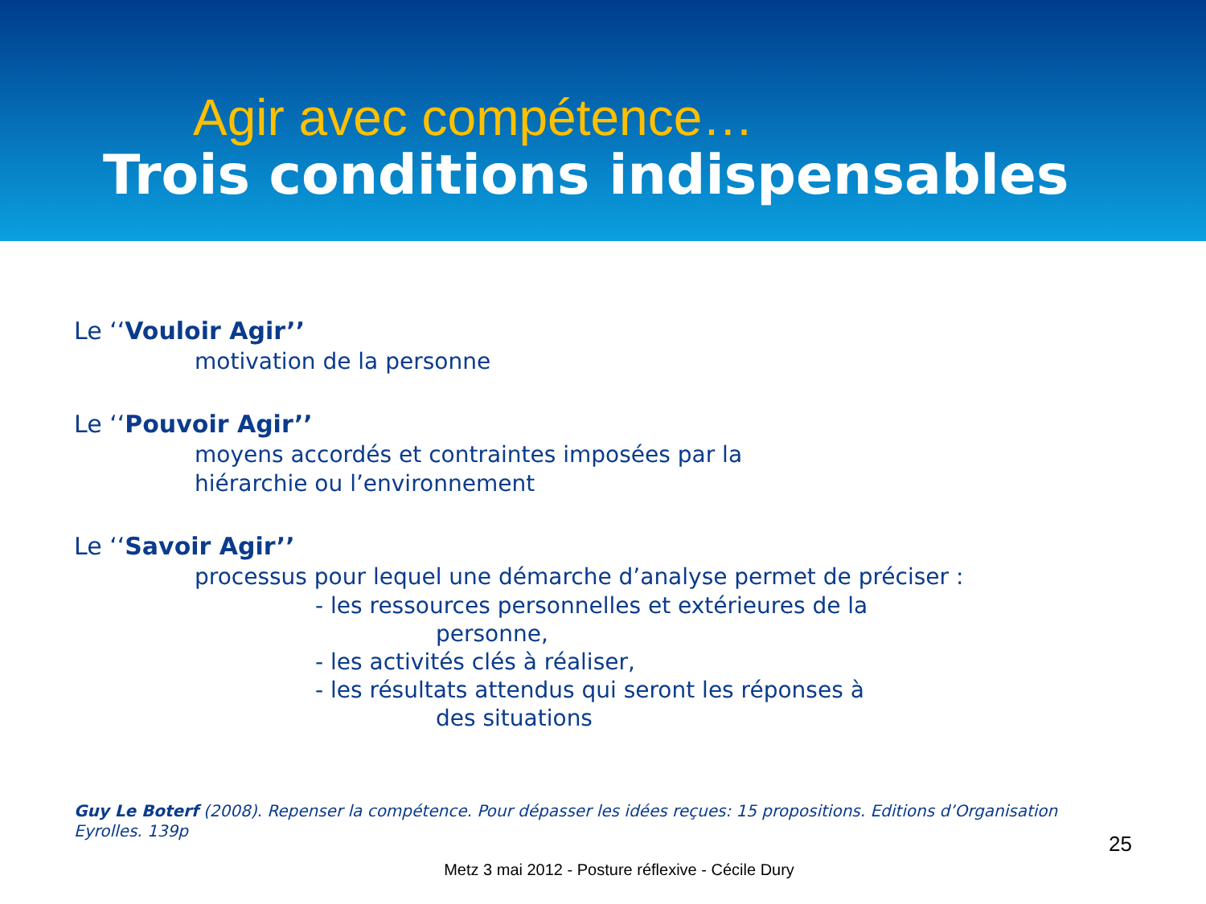Agir avec compétence…
Trois conditions indispensables
Le ‘‘Vouloir Agir’’
motivation de la personne
Le ‘‘Pouvoir Agir’’
moyens accordés et contraintes imposées par la
hiérarchie ou l’environnement
Le ‘‘Savoir Agir’’
processus pour lequel une démarche d’analyse permet de préciser :
- les ressources personnelles et extérieures de la
personne,
- les activités clés à réaliser,
- les résultats attendus qui seront les réponses à
des situations
Guy Le Boterf (2008). Repenser la compétence. Pour dépasser les idées reçues: 15 propositions. Editions d’Organisation Eyrolles. 139p
25
Metz 3 mai 2012 - Posture réflexive - Cécile Dury